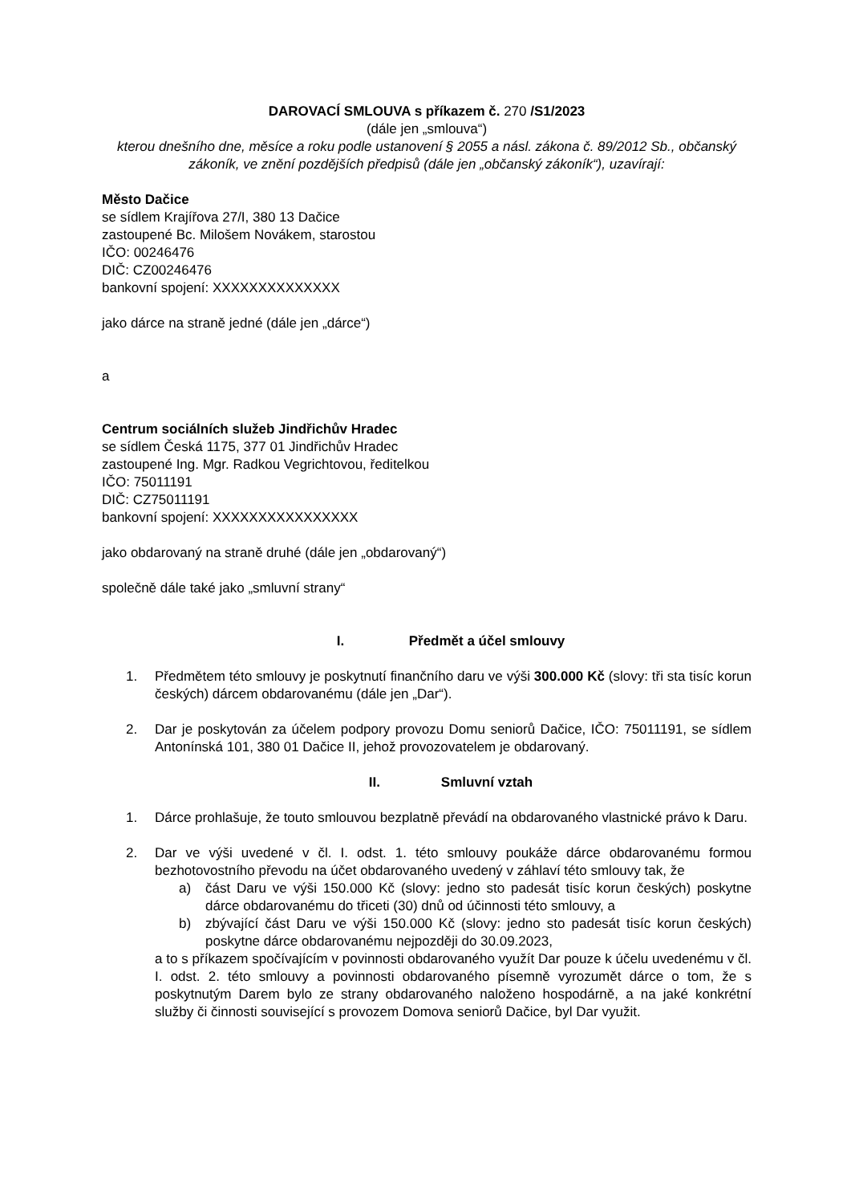DAROVACÍ SMLOUVA s příkazem č. 270 /S1/2023
(dále jen „smlouva“)
kterou dnešního dne, měsíce a roku podle ustanovení § 2055 a násl. zákona č. 89/2012 Sb., občanský zákoník, ve znění pozdějších předpisů (dále jen „občanský zákoník“), uzavírají:
Město Dačice
se sídlem Krajířova 27/I, 380 13 Dačice
zastoupené Bc. Milošem Novákem, starostou
IČO: 00246476
DIČ: CZ00246476
bankovní spojení: XXXXXXXXXXXXXX
jako dárce na straně jedné (dále jen „dárce“)
a
Centrum sociálních služeb Jindřichův Hradec
se sídlem Česká 1175, 377 01 Jindřichův Hradec
zastoupené Ing. Mgr. Radkou Vegrichtovou, ředitelkou
IČO: 75011191
DIČ: CZ75011191
bankovní spojení: XXXXXXXXXXXXXXXX
jako obdarovaný na straně druhé (dále jen „obdarovaný“)
společně dále také jako „smluvní strany“
I. Předmět a účel smlouvy
1. Předmětem této smlouvy je poskytnutí finančního daru ve výši 300.000 Kč (slovy: tři sta tisíc korun českých) dárcem obdarovanému (dále jen „Dar“).
2. Dar je poskytován za účelem podpory provozu Domu seniorů Dačice, IČO: 75011191, se sídlem Antonínská 101, 380 01 Dačice II, jehož provozovatelem je obdarovaný.
II. Smluvní vztah
1. Dárce prohlašuje, že touto smlouvou bezplatně převádí na obdarovaného vlastnické právo k Daru.
2. Dar ve výši uvedené v čl. I. odst. 1. této smlouvy poukáže dárce obdarovanému formou bezhotovostního převodu na účet obdarovaného uvedený v záhlaví této smlouvy tak, že
a) část Daru ve výši 150.000 Kč (slovy: jedno sto padesát tisíc korun českých) poskytne dárce obdarovanému do třiceti (30) dnů od účinnosti této smlouvy, a
b) zbývající část Daru ve výši 150.000 Kč (slovy: jedno sto padesát tisíc korun českých) poskytne dárce obdarovanému nejpozději do 30.09.2023,
a to s příkazem spočívajícím v povinnosti obdarovaného využít Dar pouze k účelu uvedenému v čl. I. odst. 2. této smlouvy a povinnosti obdarovaného písemně vyrozumět dárce o tom, že s poskytnutým Darem bylo ze strany obdarovaného naloženo hospodárně, a na jaké konkrétní služby či činnosti související s provozem Domova seniorů Dačice, byl Dar využit.